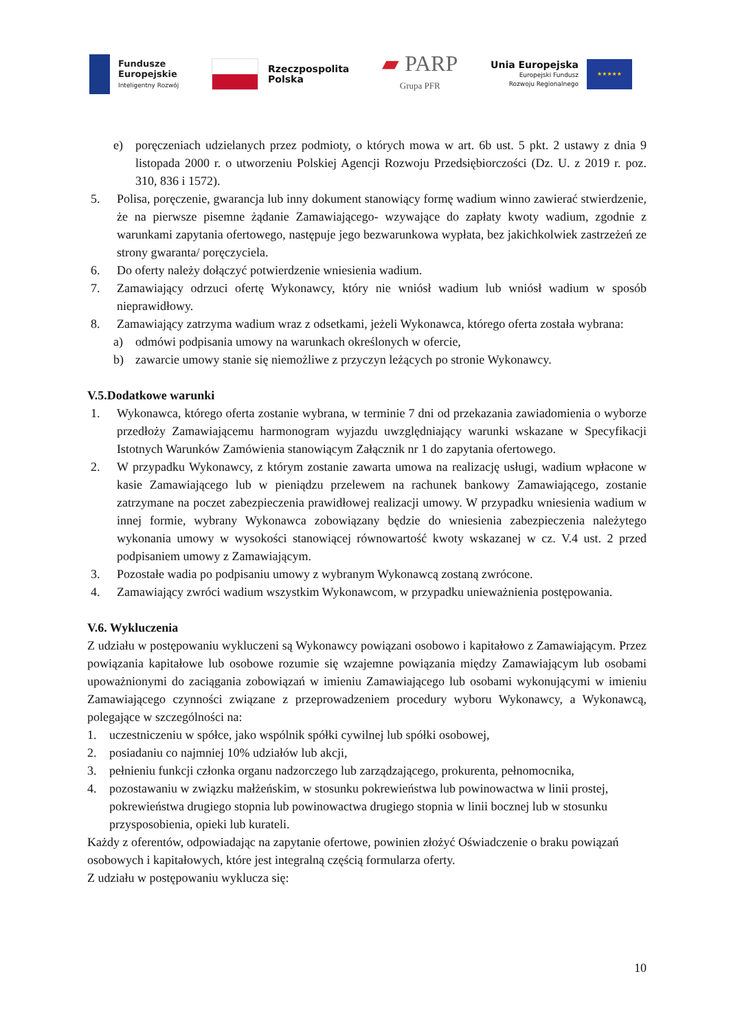Fundusze
Europejskie
Inteligentny Rozwój
Rzeczpospolita
Polska
▰ PARP
Grupa PFR
Unia Europejska
Europejski Fundusz
Rozwoju Regionalnego
★★★★★
e) poręczeniach udzielanych przez podmioty, o których mowa w art. 6b ust. 5 pkt. 2 ustawy z dnia 9 listopada 2000 r. o utworzeniu Polskiej Agencji Rozwoju Przedsiębiorczości (Dz. U. z 2019 r. poz. 310, 836 i 1572).
5. Polisa, poręczenie, gwarancja lub inny dokument stanowiący formę wadium winno zawierać stwierdzenie, że na pierwsze pisemne żądanie Zamawiającego- wzywające do zapłaty kwoty wadium, zgodnie z warunkami zapytania ofertowego, następuje jego bezwarunkowa wypłata, bez jakichkolwiek zastrzeżeń ze strony gwaranta/ poręczyciela.
6. Do oferty należy dołączyć potwierdzenie wniesienia wadium.
7. Zamawiający odrzuci ofertę Wykonawcy, który nie wniósł wadium lub wniósł wadium w sposób nieprawidłowy.
8. Zamawiający zatrzyma wadium wraz z odsetkami, jeżeli Wykonawca, którego oferta została wybrana:
a) odmówi podpisania umowy na warunkach określonych w ofercie,
b) zawarcie umowy stanie się niemożliwe z przyczyn leżących po stronie Wykonawcy.
V.5.Dodatkowe warunki
1. Wykonawca, którego oferta zostanie wybrana, w terminie 7 dni od przekazania zawiadomienia o wyborze przedłoży Zamawiającemu harmonogram wyjazdu uwzględniający warunki wskazane w Specyfikacji Istotnych Warunków Zamówienia stanowiącym Załącznik nr 1 do zapytania ofertowego.
2. W przypadku Wykonawcy, z którym zostanie zawarta umowa na realizację usługi, wadium wpłacone w kasie Zamawiającego lub w pieniądzu przelewem na rachunek bankowy Zamawiającego, zostanie zatrzymane na poczet zabezpieczenia prawidłowej realizacji umowy. W przypadku wniesienia wadium w innej formie, wybrany Wykonawca zobowiązany będzie do wniesienia zabezpieczenia należytego wykonania umowy w wysokości stanowiącej równowartość kwoty wskazanej w cz. V.4 ust. 2 przed podpisaniem umowy z Zamawiającym.
3. Pozostałe wadia po podpisaniu umowy z wybranym Wykonawcą zostaną zwrócone.
4. Zamawiający zwróci wadium wszystkim Wykonawcom, w przypadku unieważnienia postępowania.
V.6. Wykluczenia
Z udziału w postępowaniu wykluczeni są Wykonawcy powiązani osobowo i kapitałowo z Zamawiającym. Przez powiązania kapitałowe lub osobowe rozumie się wzajemne powiązania między Zamawiającym lub osobami upoważnionymi do zaciągania zobowiązań w imieniu Zamawiającego lub osobami wykonującymi w imieniu Zamawiającego czynności związane z przeprowadzeniem procedury wyboru Wykonawcy, a Wykonawcą, polegające w szczególności na:
1. uczestniczeniu w spółce, jako wspólnik spółki cywilnej lub spółki osobowej,
2. posiadaniu co najmniej 10% udziałów lub akcji,
3. pełnieniu funkcji członka organu nadzorczego lub zarządzającego, prokurenta, pełnomocnika,
4. pozostawaniu w związku małżeńskim, w stosunku pokrewieństwa lub powinowactwa w linii prostej, pokrewieństwa drugiego stopnia lub powinowactwa drugiego stopnia w linii bocznej lub w stosunku przysposobienia, opieki lub kurateli.
Każdy z oferentów, odpowiadając na zapytanie ofertowe, powinien złożyć Oświadczenie o braku powiązań osobowych i kapitałowych, które jest integralną częścią formularza oferty.
Z udziału w postępowaniu wyklucza się:
10